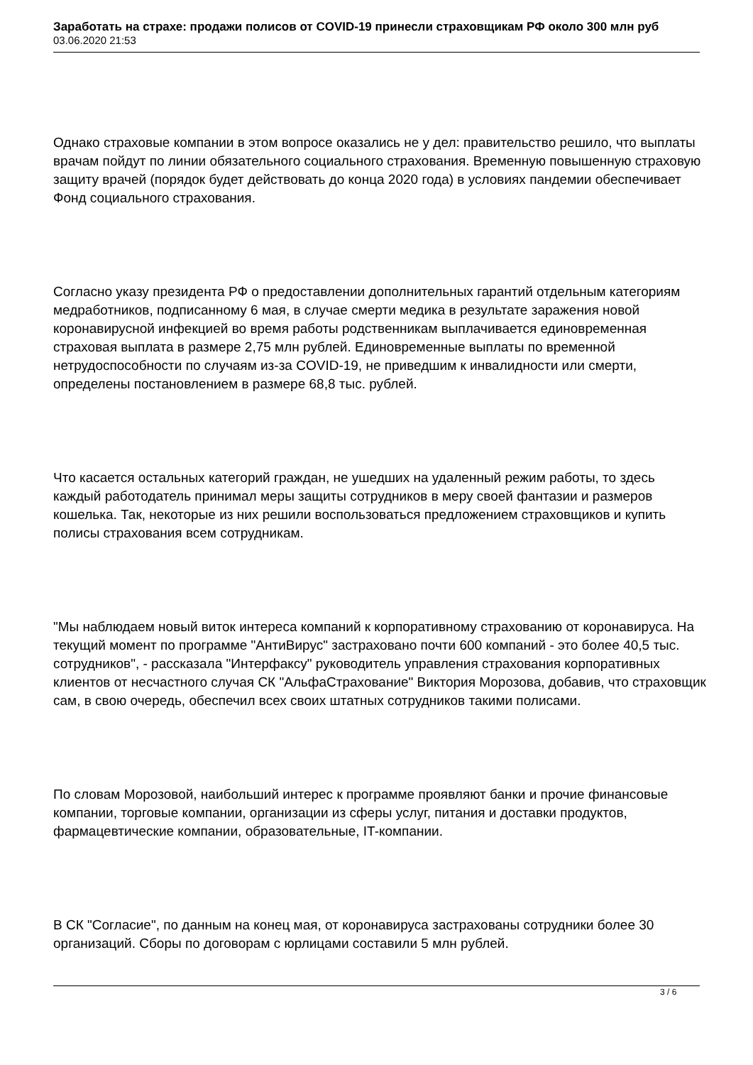Заработать на страхе: продажи полисов от COVID-19 принесли страховщикам РФ около 300 млн руб
03.06.2020 21:53
Однако страховые компании в этом вопросе оказались не у дел: правительство решило, что выплаты врачам пойдут по линии обязательного социального страхования. Временную повышенную страховую защиту врачей (порядок будет действовать до конца 2020 года) в условиях пандемии обеспечивает Фонд социального страхования.
Согласно указу президента РФ о предоставлении дополнительных гарантий отдельным категориям медработников, подписанному 6 мая, в случае смерти медика в результате заражения новой коронавирусной инфекцией во время работы родственникам выплачивается единовременная страховая выплата в размере 2,75 млн рублей. Единовременные выплаты по временной нетрудоспособности по случаям из-за COVID-19, не приведшим к инвалидности или смерти, определены постановлением в размере 68,8 тыс. рублей.
Что касается остальных категорий граждан, не ушедших на удаленный режим работы, то здесь каждый работодатель принимал меры защиты сотрудников в меру своей фантазии и размеров кошелька. Так, некоторые из них решили воспользоваться предложением страховщиков и купить полисы страхования всем сотрудникам.
"Мы наблюдаем новый виток интереса компаний к корпоративному страхованию от коронавируса. На текущий момент по программе "АнтиВирус" застраховано почти 600 компаний - это более 40,5 тыс. сотрудников", - рассказала "Интерфаксу" руководитель управления страхования корпоративных клиентов от несчастного случая СК "АльфаСтрахование" Виктория Морозова, добавив, что страховщик сам, в свою очередь, обеспечил всех своих штатных сотрудников такими полисами.
По словам Морозовой, наибольший интерес к программе проявляют банки и прочие финансовые компании, торговые компании, организации из сферы услуг, питания и доставки продуктов, фармацевтические компании, образовательные, IT-компании.
В СК "Согласие", по данным на конец мая, от коронавируса застрахованы сотрудники более 30 организаций. Сборы по договорам с юрлицами составили 5 млн рублей.
3 / 6